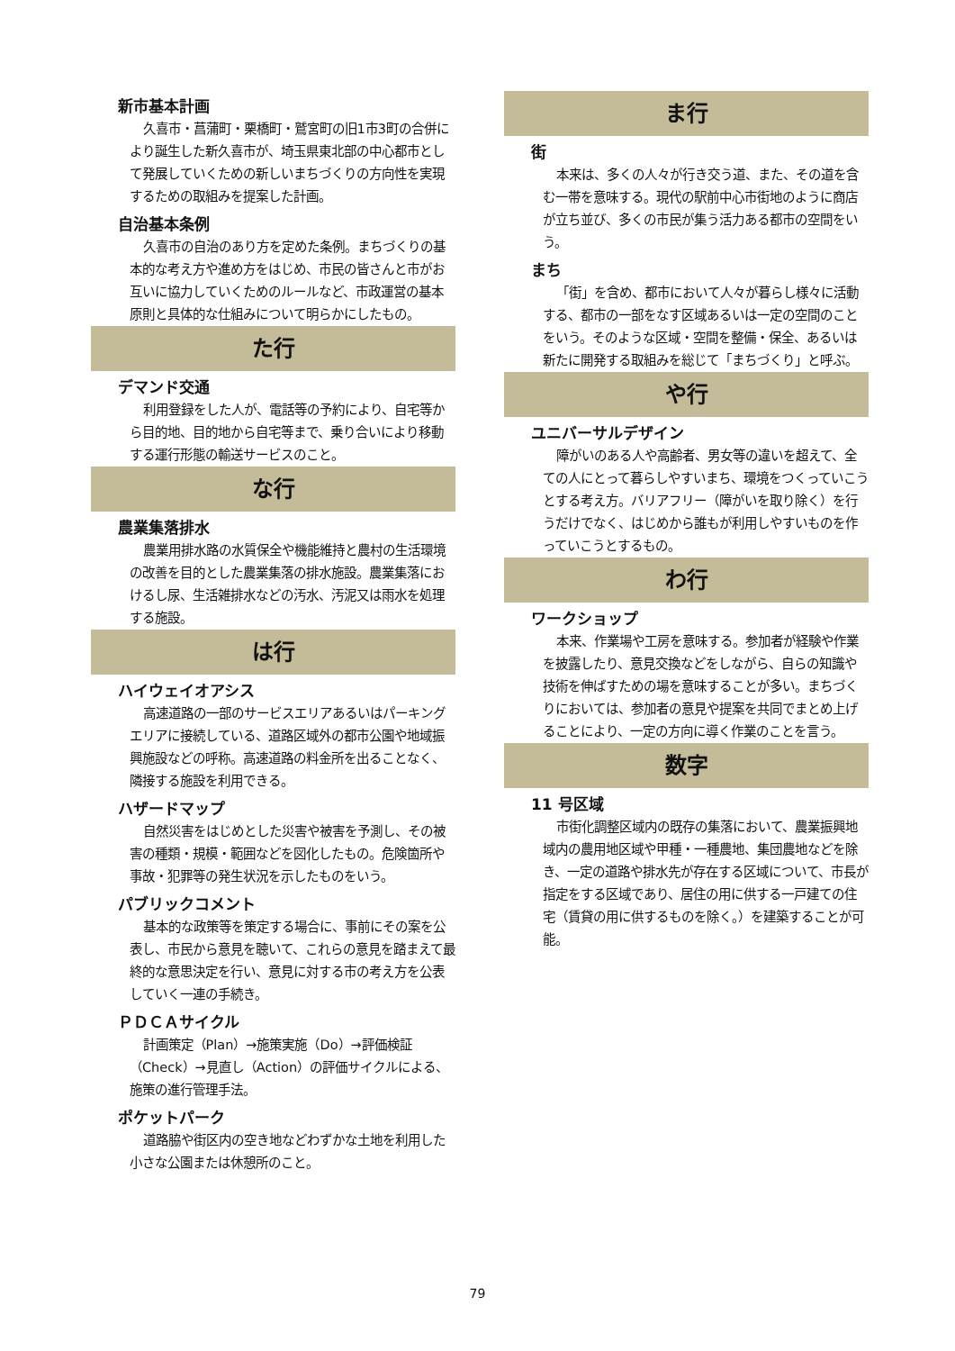新市基本計画
久喜市・菖蒲町・栗橋町・鷲宮町の旧1市3町の合併により誕生した新久喜市が、埼玉県東北部の中心都市として発展していくための新しいまちづくりの方向性を実現するための取組みを提案した計画。
自治基本条例
久喜市の自治のあり方を定めた条例。まちづくりの基本的な考え方や進め方をはじめ、市民の皆さんと市がお互いに協力していくためのルールなど、市政運営の基本原則と具体的な仕組みについて明らかにしたもの。
た行
デマンド交通
利用登録をした人が、電話等の予約により、自宅等から目的地、目的地から自宅等まで、乗り合いにより移動する運行形態の輸送サービスのこと。
な行
農業集落排水
農業用排水路の水質保全や機能維持と農村の生活環境の改善を目的とした農業集落の排水施設。農業集落におけるし尿、生活雑排水などの汚水、汚泥又は雨水を処理する施設。
は行
ハイウェイオアシス
高速道路の一部のサービスエリアあるいはパーキングエリアに接続している、道路区域外の都市公園や地域振興施設などの呼称。高速道路の料金所を出ることなく、隣接する施設を利用できる。
ハザードマップ
自然災害をはじめとした災害や被害を予測し、その被害の種類・規模・範囲などを図化したもの。危険箇所や事故・犯罪等の発生状況を示したものをいう。
パブリックコメント
基本的な政策等を策定する場合に、事前にその案を公表し、市民から意見を聴いて、これらの意見を踏まえて最終的な意思決定を行い、意見に対する市の考え方を公表していく一連の手続き。
ＰＤＣＡサイクル
計画策定（Plan）→施策実施（Do）→評価検証（Check）→見直し（Action）の評価サイクルによる、施策の進行管理手法。
ポケットパーク
道路脇や街区内の空き地などわずかな土地を利用した小さな公園または休憩所のこと。
ま行
街
本来は、多くの人々が行き交う道、また、その道を含む一帯を意味する。現代の駅前中心市街地のように商店が立ち並び、多くの市民が集う活力ある都市の空間をいう。
まち
「街」を含め、都市において人々が暮らし様々に活動する、都市の一部をなす区域あるいは一定の空間のことをいう。そのような区域・空間を整備・保全、あるいは新たに開発する取組みを総じて「まちづくり」と呼ぶ。
や行
ユニバーサルデザイン
障がいのある人や高齢者、男女等の違いを超えて、全ての人にとって暮らしやすいまち、環境をつくっていこうとする考え方。バリアフリー（障がいを取り除く）を行うだけでなく、はじめから誰もが利用しやすいものを作っていこうとするもの。
わ行
ワークショップ
本来、作業場や工房を意味する。参加者が経験や作業を披露したり、意見交換などをしながら、自らの知識や技術を伸ばすための場を意味することが多い。まちづくりにおいては、参加者の意見や提案を共同でまとめ上げることにより、一定の方向に導く作業のことを言う。
数字
11 号区域
市街化調整区域内の既存の集落において、農業振興地域内の農用地区域や甲種・一種農地、集団農地などを除き、一定の道路や排水先が存在する区域について、市長が指定をする区域であり、居住の用に供する一戸建ての住宅（賃貸の用に供するものを除く。）を建築することが可能。
79